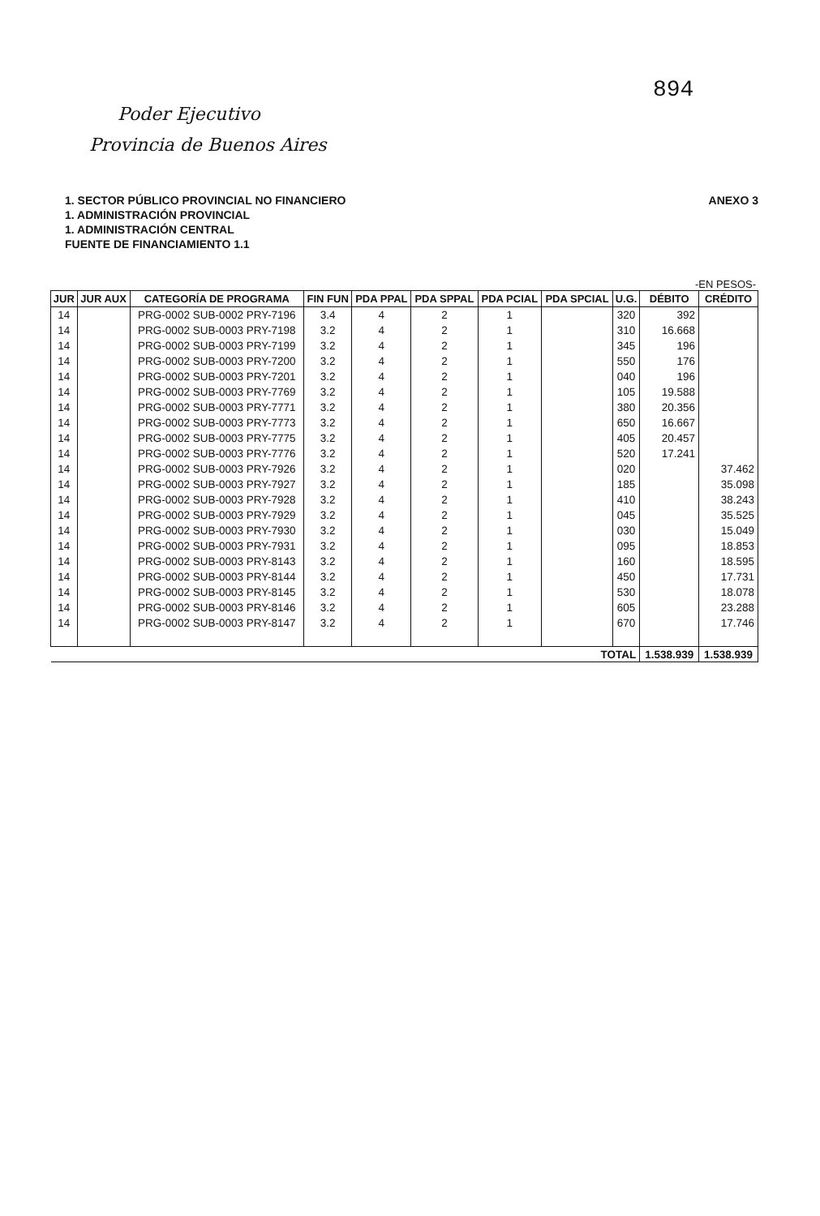894
Poder Ejecutivo
Provincia de Buenos Aires
ANEXO 3 1. SECTOR PÚBLICO PROVINCIAL NO FINANCIERO
1. ADMINISTRACIÓN PROVINCIAL
1. ADMINISTRACIÓN CENTRAL
FUENTE DE FINANCIAMIENTO 1.1
-EN PESOS-
| JUR | JUR AUX | CATEGORÍA DE PROGRAMA | FIN FUN | PDA PPAL | PDA SPPAL | PDA PCIAL | PDA SPCIAL | U.G. | DÉBITO | CRÉDITO |
| --- | --- | --- | --- | --- | --- | --- | --- | --- | --- | --- |
| 14 | | PRG-0002 SUB-0002 PRY-7196 | 3.4 | 4 | 2 | 1 | | 320 | 392 | |
| 14 | | PRG-0002 SUB-0003 PRY-7198 | 3.2 | 4 | 2 | 1 | | 310 | 16.668 | |
| 14 | | PRG-0002 SUB-0003 PRY-7199 | 3.2 | 4 | 2 | 1 | | 345 | 196 | |
| 14 | | PRG-0002 SUB-0003 PRY-7200 | 3.2 | 4 | 2 | 1 | | 550 | 176 | |
| 14 | | PRG-0002 SUB-0003 PRY-7201 | 3.2 | 4 | 2 | 1 | | 040 | 196 | |
| 14 | | PRG-0002 SUB-0003 PRY-7769 | 3.2 | 4 | 2 | 1 | | 105 | 19.588 | |
| 14 | | PRG-0002 SUB-0003 PRY-7771 | 3.2 | 4 | 2 | 1 | | 380 | 20.356 | |
| 14 | | PRG-0002 SUB-0003 PRY-7773 | 3.2 | 4 | 2 | 1 | | 650 | 16.667 | |
| 14 | | PRG-0002 SUB-0003 PRY-7775 | 3.2 | 4 | 2 | 1 | | 405 | 20.457 | |
| 14 | | PRG-0002 SUB-0003 PRY-7776 | 3.2 | 4 | 2 | 1 | | 520 | 17.241 | |
| 14 | | PRG-0002 SUB-0003 PRY-7926 | 3.2 | 4 | 2 | 1 | | 020 | | 37.462 |
| 14 | | PRG-0002 SUB-0003 PRY-7927 | 3.2 | 4 | 2 | 1 | | 185 | | 35.098 |
| 14 | | PRG-0002 SUB-0003 PRY-7928 | 3.2 | 4 | 2 | 1 | | 410 | | 38.243 |
| 14 | | PRG-0002 SUB-0003 PRY-7929 | 3.2 | 4 | 2 | 1 | | 045 | | 35.525 |
| 14 | | PRG-0002 SUB-0003 PRY-7930 | 3.2 | 4 | 2 | 1 | | 030 | | 15.049 |
| 14 | | PRG-0002 SUB-0003 PRY-7931 | 3.2 | 4 | 2 | 1 | | 095 | | 18.853 |
| 14 | | PRG-0002 SUB-0003 PRY-8143 | 3.2 | 4 | 2 | 1 | | 160 | | 18.595 |
| 14 | | PRG-0002 SUB-0003 PRY-8144 | 3.2 | 4 | 2 | 1 | | 450 | | 17.731 |
| 14 | | PRG-0002 SUB-0003 PRY-8145 | 3.2 | 4 | 2 | 1 | | 530 | | 18.078 |
| 14 | | PRG-0002 SUB-0003 PRY-8146 | 3.2 | 4 | 2 | 1 | | 605 | | 23.288 |
| 14 | | PRG-0002 SUB-0003 PRY-8147 | 3.2 | 4 | 2 | 1 | | 670 | | 17.746 |
| TOTAL | | | | | | | | | 1.538.939 | 1.538.939 |